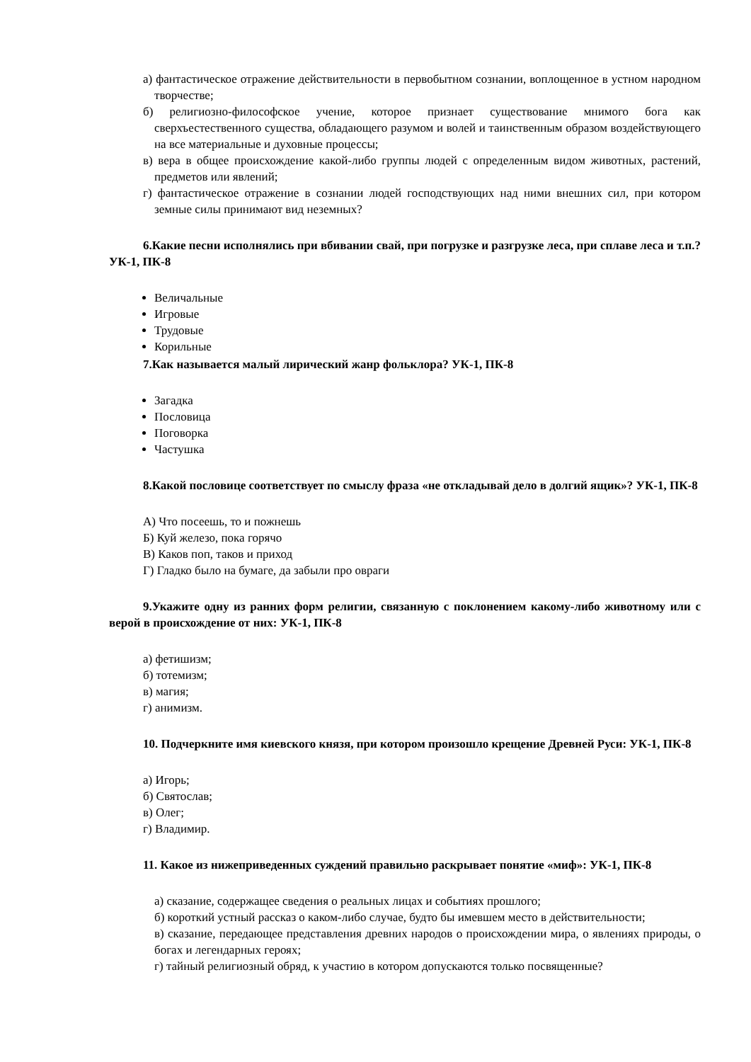а) фантастическое отражение действительности в первобытном сознании, воплощенное в устном народном творчестве;
б) религиозно-философское учение, которое признает существование мнимого бога как сверхъестественного существа, обладающего разумом и волей и таинственным образом воздействующего на все материальные и духовные процессы;
в) вера в общее происхождение какой-либо группы людей с определенным видом животных, растений, предметов или явлений;
г) фантастическое отражение в сознании людей господствующих над ними внешних сил, при котором земные силы принимают вид неземных?
6.Какие песни исполнялись при вбивании свай, при погрузке и разгрузке леса, при сплаве леса и т.п.? УК-1, ПК-8
Величальные
Игровые
Трудовые
Корильные
7.Как называется малый лирический жанр фольклора? УК-1, ПК-8
Загадка
Пословица
Поговорка
Частушка
8.Какой пословице соответствует по смыслу фраза «не откладывай дело в долгий ящик»? УК-1, ПК-8
А) Что посеешь, то и пожнешь
Б) Куй железо, пока горячо
В) Каков поп, таков и приход
Г) Гладко было на бумаге, да забыли про овраги
9.Укажите одну из ранних форм религии, связанную с поклонением какому-либо животному или с верой в происхождение от них: УК-1, ПК-8
а) фетишизм;
б) тотемизм;
в) магия;
г) анимизм.
10. Подчеркните имя киевского князя, при котором произошло крещение Древней Руси: УК-1, ПК-8
а) Игорь;
б) Святослав;
в) Олег;
г) Владимир.
11. Какое из нижеприведенных суждений правильно раскрывает понятие «миф»: УК-1, ПК-8
а) сказание, содержащее сведения о реальных лицах и событиях прошлого;
б) короткий устный рассказ о каком-либо случае, будто бы имевшем место в действительности;
в) сказание, передающее представления древних народов о происхождении мира, о явлениях природы, о богах и легендарных героях;
г) тайный религиозный обряд, к участию в котором допускаются только посвященные?